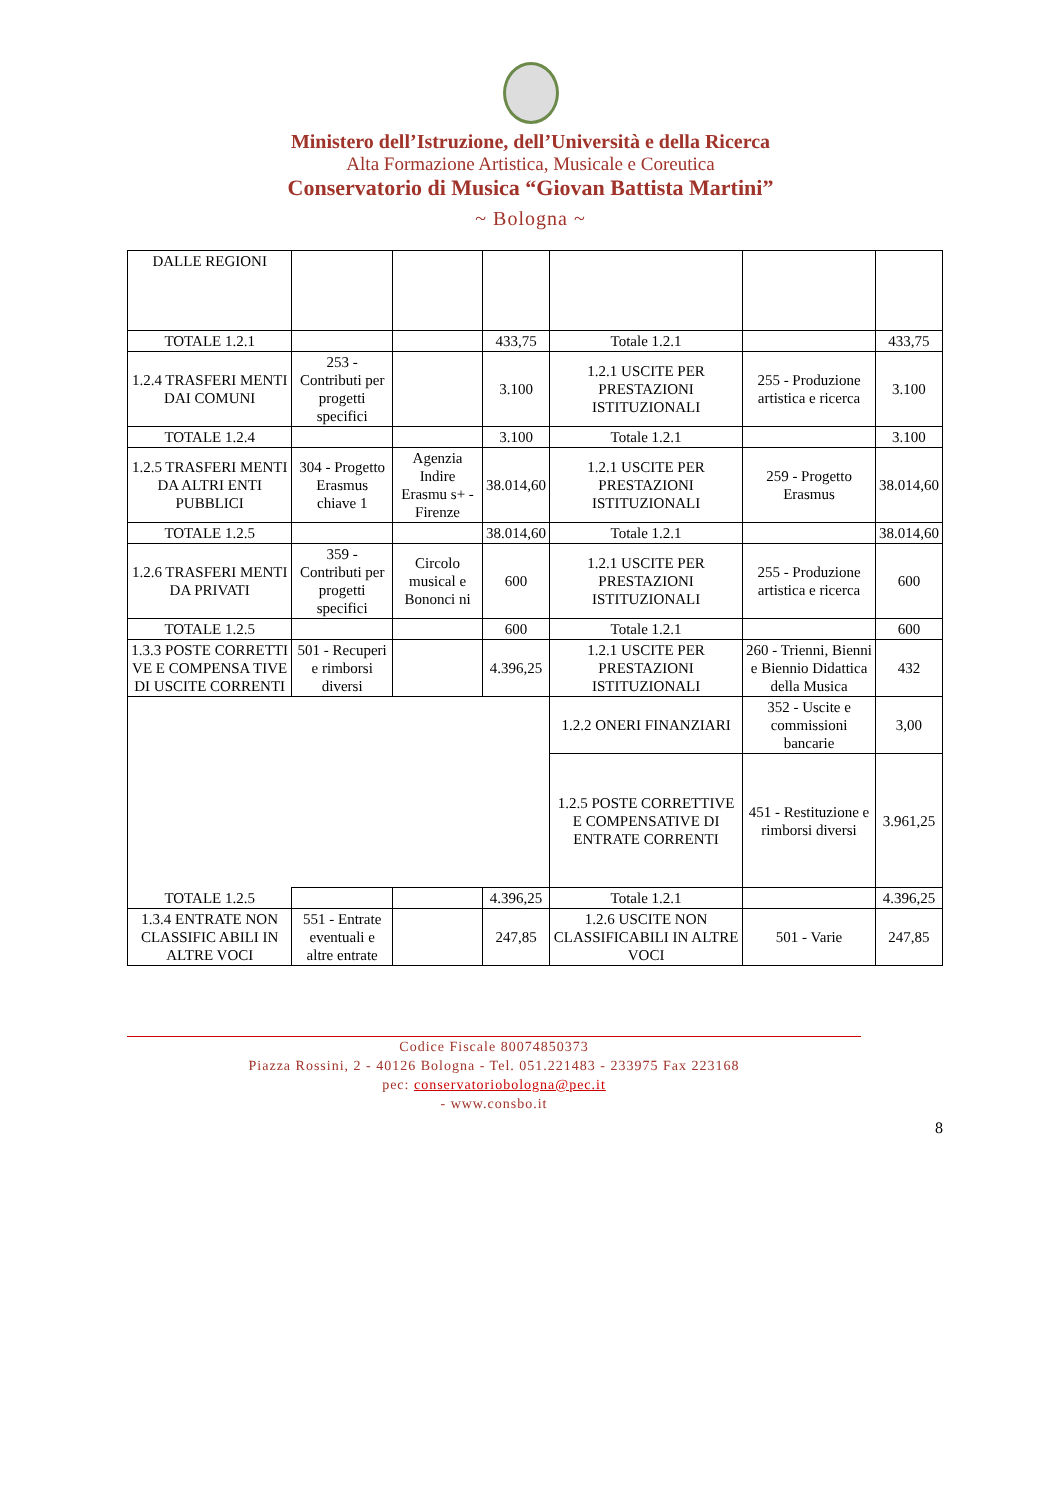Ministero dell’Istruzione, dell’Università e della Ricerca
Alta Formazione Artistica, Musicale e Coreutica
Conservatorio di Musica “Giovan Battista Martini”
~ Bologna ~
| DALLE REGIONI | | | | | | |
| TOTALE 1.2.1 | | | 433,75 | Totale 1.2.1 | | 433,75 |
| 1.2.4 TRASFERI MENTI DAI COMUNI | 253 - Contributi per progetti specifici | | 3.100 | 1.2.1 USCITE PER PRESTAZIONI ISTITUZIONALI | 255 - Produzione artistica e ricerca | 3.100 |
| TOTALE 1.2.4 | | | 3.100 | Totale 1.2.1 | | 3.100 |
| 1.2.5 TRASFERI MENTI DA ALTRI ENTI PUBBLICI | 304 - Progetto Erasmus chiave 1 | Agenzia Indire Erasmu s+ - Firenze | 38.014,60 | 1.2.1 USCITE PER PRESTAZIONI ISTITUZIONALI | 259 - Progetto Erasmus | 38.014,60 |
| TOTALE 1.2.5 | | | 38.014,60 | Totale 1.2.1 | | 38.014,60 |
| 1.2.6 TRASFERI MENTI DA PRIVATI | 359 - Contributi per progetti specifici | Circolo musical e Bononci ni | 600 | 1.2.1 USCITE PER PRESTAZIONI ISTITUZIONALI | 255 - Produzione artistica e ricerca | 600 |
| TOTALE 1.2.5 | | | 600 | Totale 1.2.1 | | 600 |
| 1.3.3 POSTE CORRETTI VE E COMPENSA TIVE DI USCITE CORRENTI | 501 - Recuperi e rimborsi diversi | | 4.396,25 | 1.2.1 USCITE PER PRESTAZIONI ISTITUZIONALI | 260 - Trienni, Bienni e Biennio Didattica della Musica | 432 |
| | | | | 1.2.2 ONERI FINANZIARI | 352 - Uscite e commissioni bancarie | 3,00 |
| | | | | 1.2.5 POSTE CORRETTIVE E COMPENSATIVE DI ENTRATE CORRENTI | 451 - Restituzione e rimborsi diversi | 3.961,25 |
| TOTALE 1.2.5 | | | 4.396,25 | Totale 1.2.1 | | 4.396,25 |
| 1.3.4 ENTRATE NON CLASSIFIC ABILI IN ALTRE VOCI | 551 - Entrate eventuali e altre entrate | | 247,85 | 1.2.6 USCITE NON CLASSIFICABILI IN ALTRE VOCI | 501 - Varie | 247,85 |
Codice Fiscale 80074850373
Piazza Rossini, 2 - 40126 Bologna - Tel. 051.221483 - 233975 Fax 223168
pec: conservatoriobologna@pec.it
- www.consbo.it
8